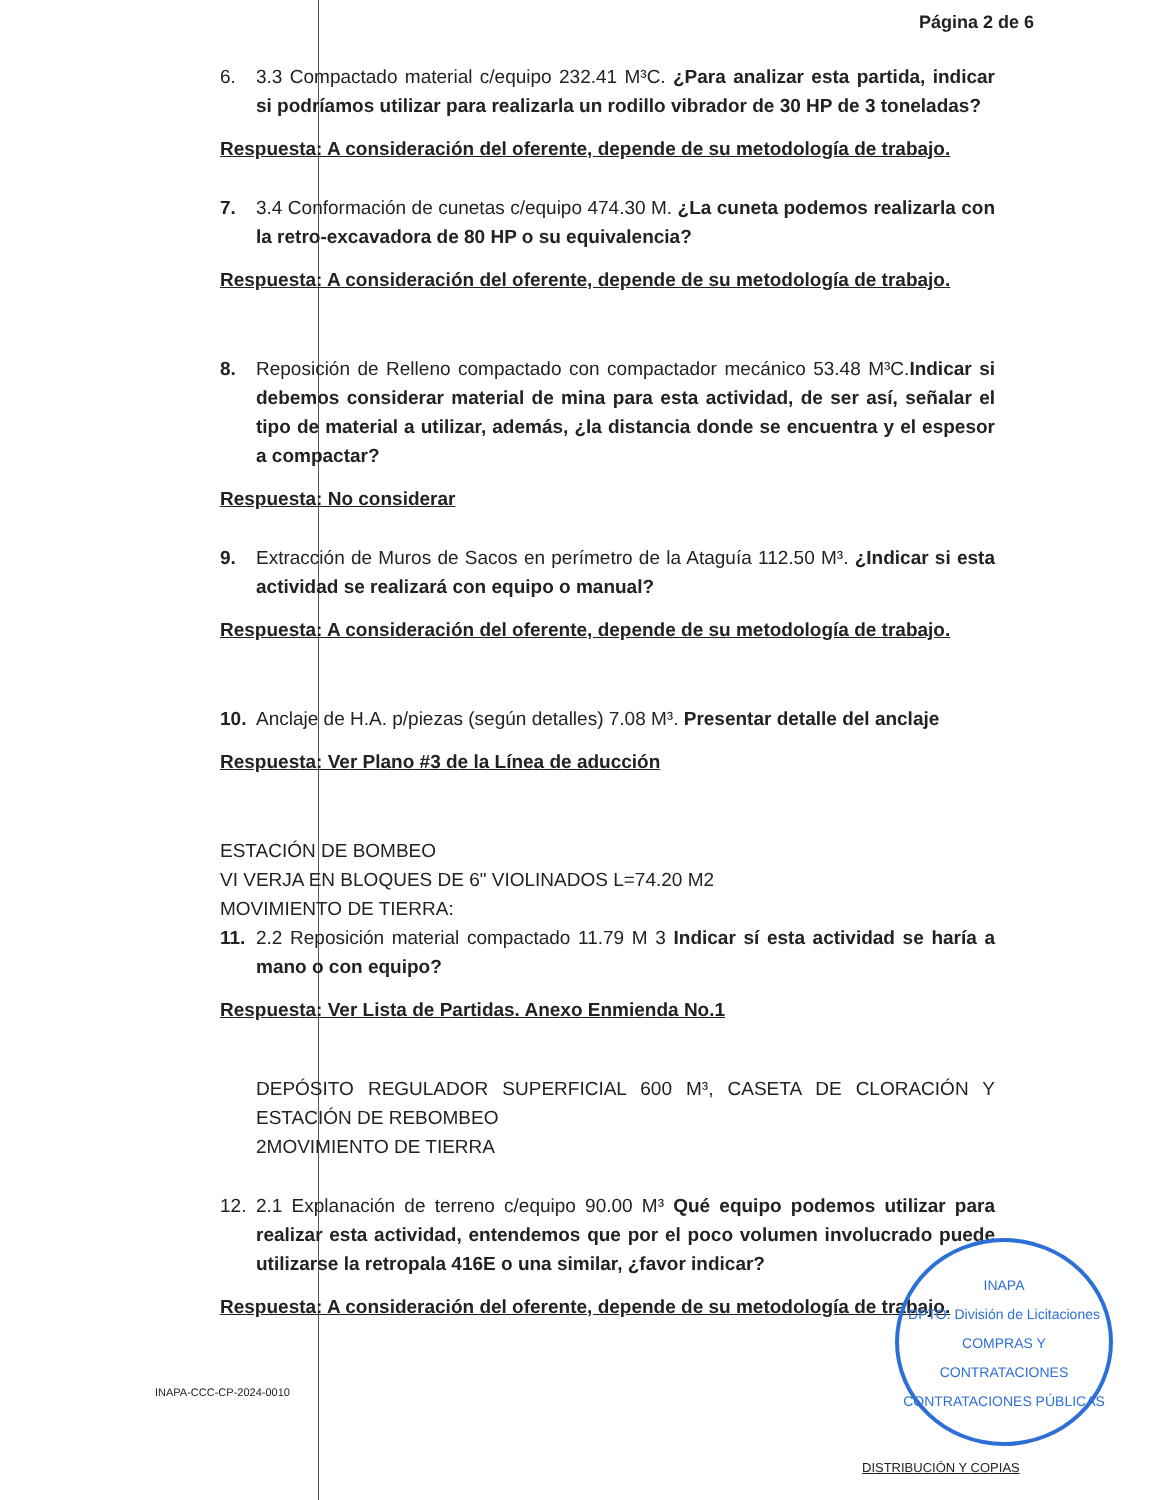Página 2 de 6
6. 3.3 Compactado material c/equipo 232.41 M³C. ¿Para analizar esta partida, indicar si podríamos utilizar para realizarla un rodillo vibrador de 30 HP de 3 toneladas?
Respuesta: A consideración del oferente, depende de su metodología de trabajo.
7. 3.4 Conformación de cunetas c/equipo 474.30 M. ¿La cuneta podemos realizarla con la retro-excavadora de 80 HP o su equivalencia?
Respuesta: A consideración del oferente, depende de su metodología de trabajo.
8. Reposición de Relleno compactado con compactador mecánico 53.48 M³C.Indicar si debemos considerar material de mina para esta actividad, de ser así, señalar el tipo de material a utilizar, además, ¿la distancia donde se encuentra y el espesor a compactar?
Respuesta: No considerar
9. Extracción de Muros de Sacos en perímetro de la Ataguía 112.50 M³. ¿Indicar si esta actividad se realizará con equipo o manual?
Respuesta: A consideración del oferente, depende de su metodología de trabajo.
10. Anclaje de H.A. p/piezas (según detalles) 7.08 M³. Presentar detalle del anclaje
Respuesta: Ver Plano #3 de la Línea de aducción
ESTACIÓN DE BOMBEO
VI VERJA EN BLOQUES DE 6" VIOLINADOS L=74.20 M2
MOVIMIENTO DE TIERRA:
11. 2.2 Reposición material compactado 11.79 M 3 Indicar sí esta actividad se haría a mano o con equipo?
Respuesta: Ver Lista de Partidas. Anexo Enmienda No.1
DEPÓSITO REGULADOR SUPERFICIAL 600 M³, CASETA DE CLORACIÓN Y ESTACIÓN DE REBOMBEO
2MOVIMIENTO DE TIERRA
12. 2.1 Explanación de terreno c/equipo 90.00 M³ Qué equipo podemos utilizar para realizar esta actividad, entendemos que por el poco volumen involucrado puede utilizarse la retropala 416E o una similar, ¿favor indicar?
Respuesta: A consideración del oferente, depende de su metodología de trabajo.
INAPA
DPTO. División de Licitaciones
COMPRAS Y CONTRATACIONES
CONTRATACIONES PÚBLICAS
INAPA-CCC-CP-2024-0010
DISTRIBUCIÓN Y COPIAS